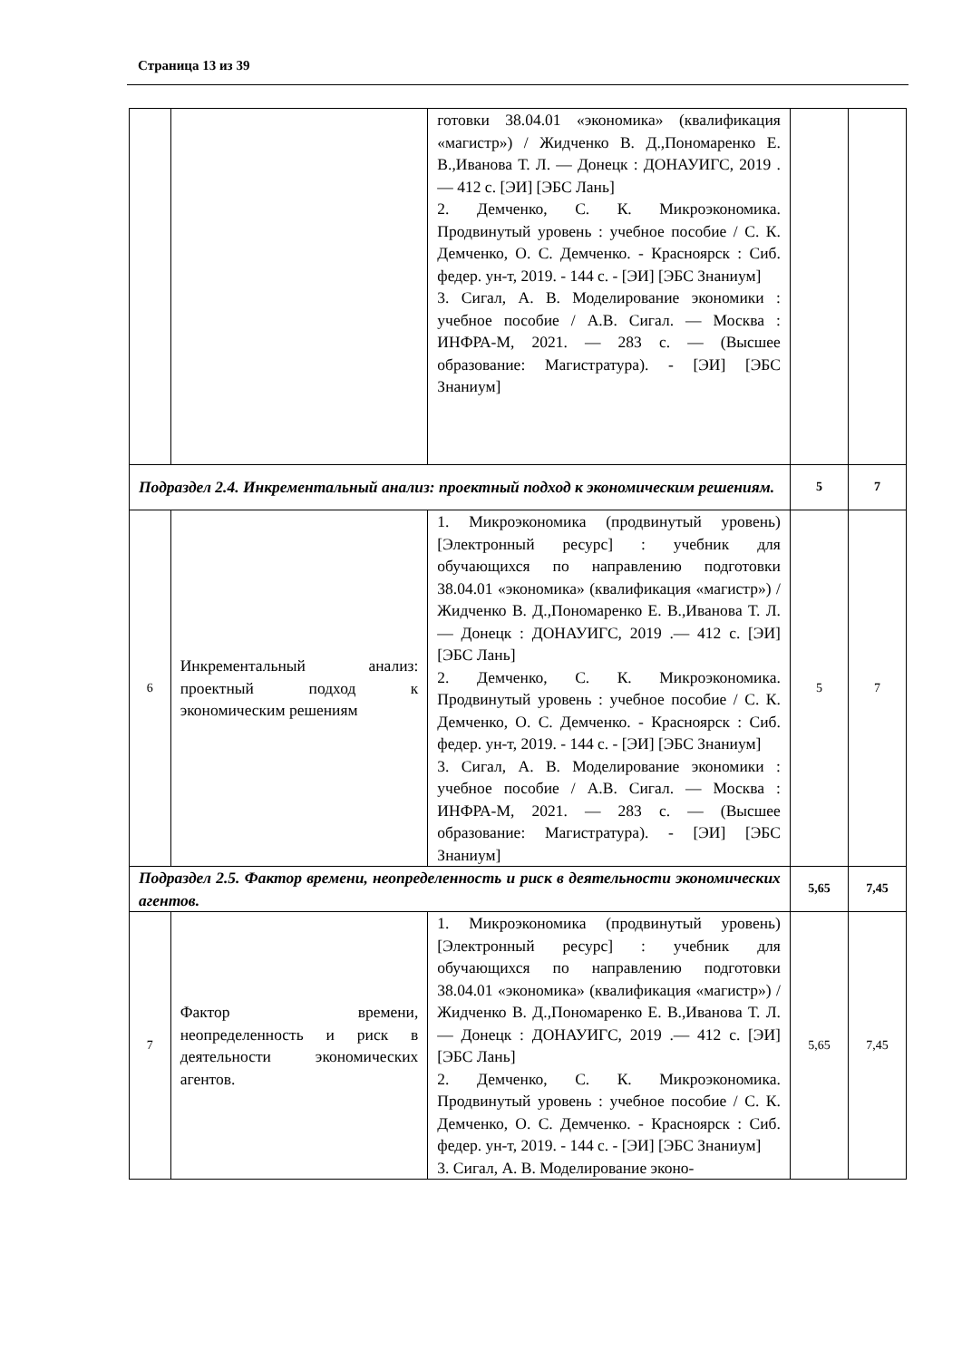Страница 13 из 39
| | | готовки 38.04.01 «экономика» (квалификация «магистр») / Жидченко В. Д.,Пономаренко Е. В.,Иванова Т. Л. — Донецк : ДОНАУИГС, 2019 .— 412 с. [ЭИ] [ЭБС Лань] 2. Демченко, С. К. Микроэкономика. Продвинутый уровень : учебное пособие / С. К. Демченко, О. С. Демченко. - Красноярск : Сиб. федер. ун-т, 2019. - 144 с. - [ЭИ] [ЭБС Знаниум] 3. Сигал, А. В. Моделирование экономики : учебное пособие / А.В. Сигал. — Москва : ИНФРА-М, 2021. — 283 с. — (Высшее образование: Магистратура). - [ЭИ] [ЭБС Знаниум] | | |
| Подраздел 2.4. Инкрементальный анализ: проектный подход к экономическим решениям. | | | 5 | 7 |
| 6 | Инкрементальный анализ: проектный подход к экономическим решениям | 1. Микроэкономика (продвинутый уровень) [Электронный ресурс] : учебник для обучающихся по направлению подготовки 38.04.01 «экономика» (квалификация «магистр») / Жидченко В. Д.,Пономаренко Е. В.,Иванова Т. Л. — Донецк : ДОНАУИГС, 2019 .— 412 с. [ЭИ] [ЭБС Лань] 2. Демченко, С. К. Микроэкономика. Продвинутый уровень : учебное пособие / С. К. Демченко, О. С. Демченко. - Красноярск : Сиб. федер. ун-т, 2019. - 144 с. - [ЭИ] [ЭБС Знаниум] 3. Сигал, А. В. Моделирование экономики : учебное пособие / А.В. Сигал. — Москва : ИНФРА-М, 2021. — 283 с. — (Высшее образование: Магистратура). - [ЭИ] [ЭБС Знаниум] | 5 | 7 |
| Подраздел 2.5. Фактор времени, неопределенность и риск в деятельности экономических агентов. | | | 5,65 | 7,45 |
| 7 | Фактор времени, неопределенность и риск в деятельности экономических агентов. | 1. Микроэкономика (продвинутый уровень) [Электронный ресурс] : учебник для обучающихся по направлению подготовки 38.04.01 «экономика» (квалификация «магистр») / Жидченко В. Д.,Пономаренко Е. В.,Иванова Т. Л. — Донецк : ДОНАУИГС, 2019 .— 412 с. [ЭИ] [ЭБС Лань] 2. Демченко, С. К. Микроэкономика. Продвинутый уровень : учебное пособие / С. К. Демченко, О. С. Демченко. - Красноярск : Сиб. федер. ун-т, 2019. - 144 с. - [ЭИ] [ЭБС Знаниум] 3. Сигал, А. В. Моделирование эконо- | 5,65 | 7,45 |